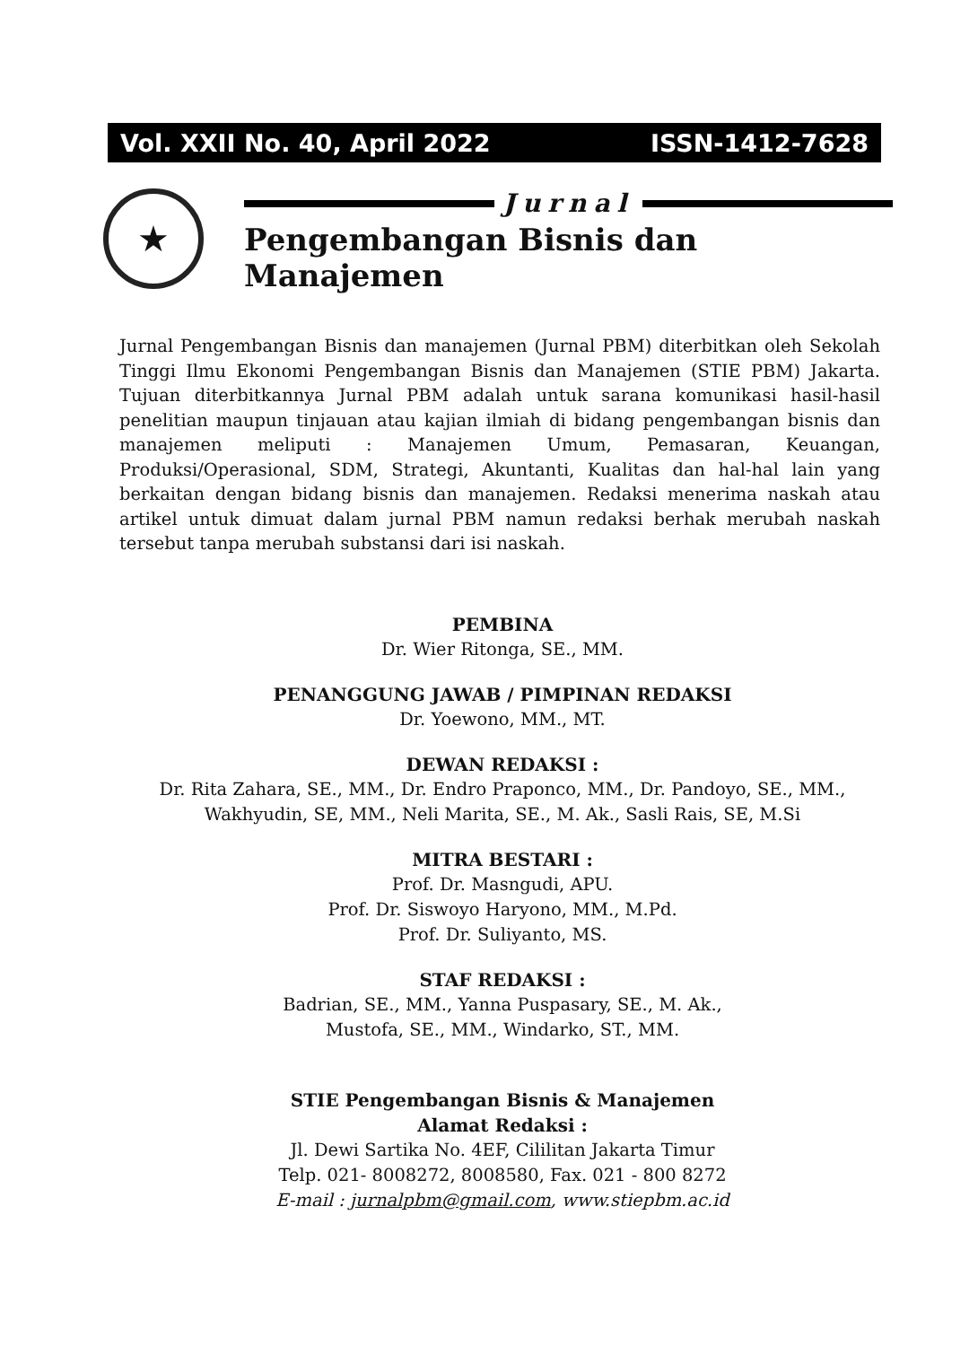Vol. XXII No. 40, April 2022 ISSN-1412-7628
★
Jurnal
Pengembangan Bisnis dan Manajemen
Jurnal Pengembangan Bisnis dan manajemen (Jurnal PBM) diterbitkan oleh Sekolah Tinggi Ilmu Ekonomi Pengembangan Bisnis dan Manajemen (STIE PBM) Jakarta. Tujuan diterbitkannya Jurnal PBM adalah untuk sarana komunikasi hasil-hasil penelitian maupun tinjauan atau kajian ilmiah di bidang pengembangan bisnis dan manajemen meliputi : Manajemen Umum, Pemasaran, Keuangan, Produksi/Operasional, SDM, Strategi, Akuntanti, Kualitas dan hal-hal lain yang berkaitan dengan bidang bisnis dan manajemen. Redaksi menerima naskah atau artikel untuk dimuat dalam jurnal PBM namun redaksi berhak merubah naskah tersebut tanpa merubah substansi dari isi naskah.
PEMBINA
Dr. Wier Ritonga, SE., MM.
PENANGGUNG JAWAB / PIMPINAN REDAKSI
Dr. Yoewono, MM., MT.
DEWAN REDAKSI :
Dr. Rita Zahara, SE., MM., Dr. Endro Praponco, MM., Dr. Pandoyo, SE., MM.,
Wakhyudin, SE, MM., Neli Marita, SE., M. Ak., Sasli Rais, SE, M.Si
MITRA BESTARI :
Prof. Dr. Masngudi, APU.
Prof. Dr. Siswoyo Haryono, MM., M.Pd.
Prof. Dr. Suliyanto, MS.
STAF REDAKSI :
Badrian, SE., MM., Yanna Puspasary, SE., M. Ak.,
Mustofa, SE., MM., Windarko, ST., MM.
STIE Pengembangan Bisnis & Manajemen
Alamat Redaksi :
Jl. Dewi Sartika No. 4EF, Cililitan Jakarta Timur
Telp. 021- 8008272, 8008580, Fax. 021 - 800 8272
E-mail : jurnalpbm@gmail.com, www.stiepbm.ac.id